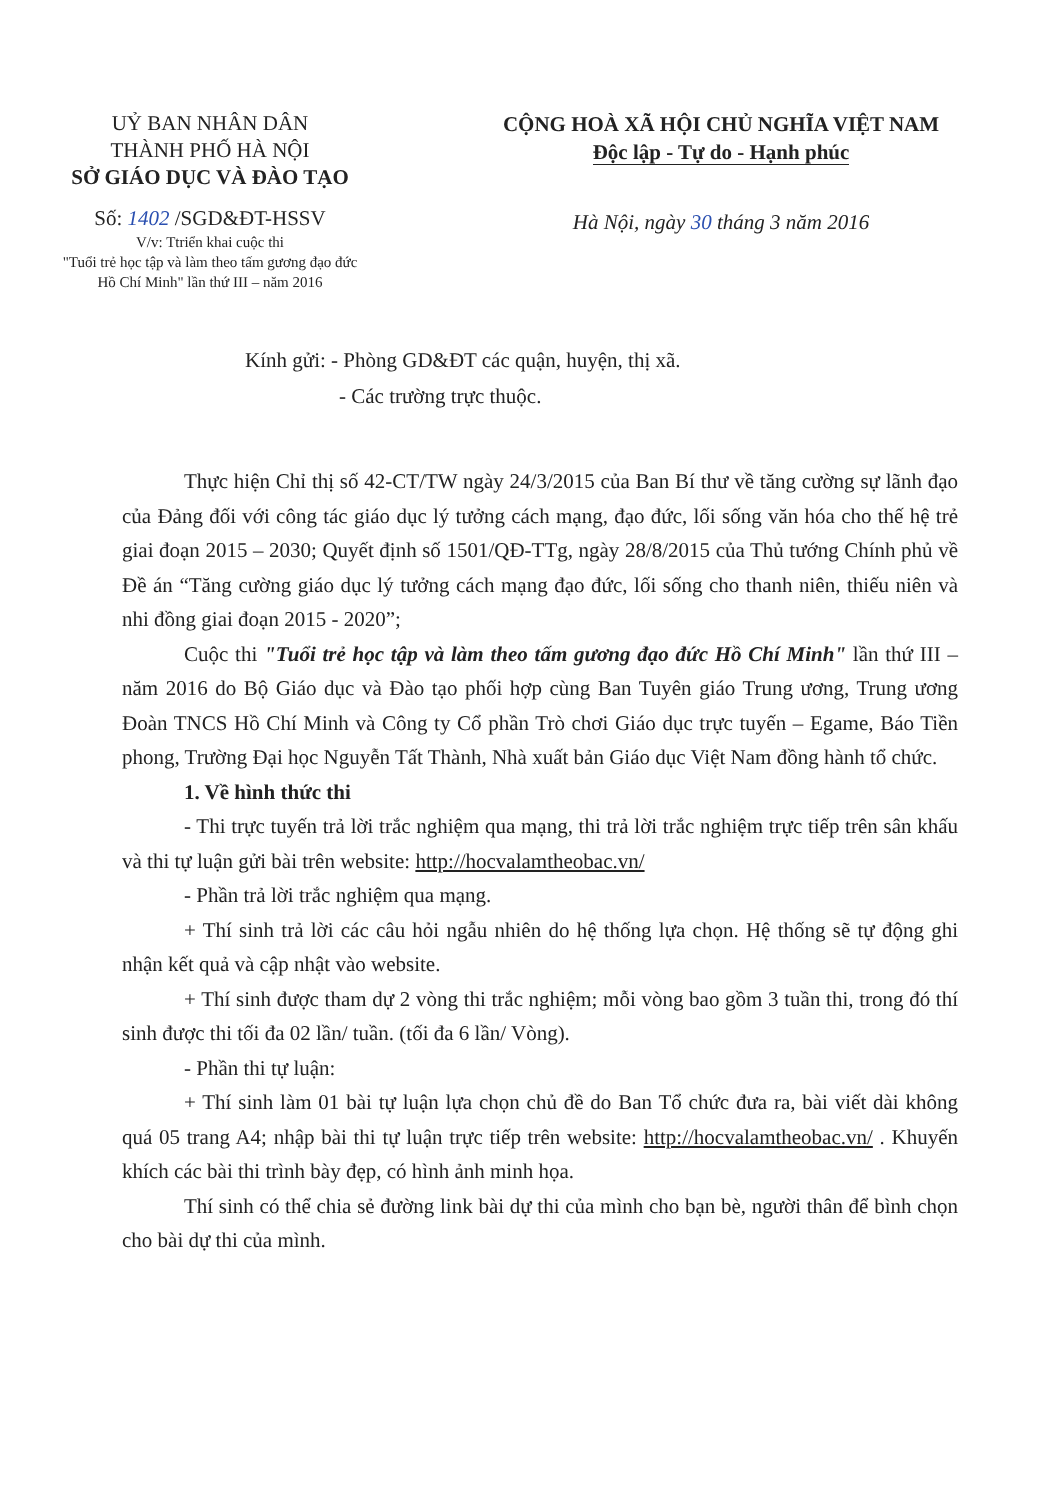UỶ BAN NHÂN DÂN
THÀNH PHỐ HÀ NỘI
SỞ GIÁO DỤC VÀ ĐÀO TẠO
Số: 1402 /SGD&ĐT-HSSV
V/v: Ttriển khai cuộc thi
"Tuổi trẻ học tập và làm theo tấm gương đạo đức
Hồ Chí Minh" lần thứ III – năm 2016
CỘNG HOÀ XÃ HỘI CHỦ NGHĨA VIỆT NAM
Độc lập - Tự do - Hạnh phúc
Hà Nội, ngày 30 tháng 3 năm 2016
Kính gửi: - Phòng GD&ĐT các quận, huyện, thị xã.
- Các trường trực thuộc.
Thực hiện Chỉ thị số 42-CT/TW ngày 24/3/2015 của Ban Bí thư về tăng cường sự lãnh đạo của Đảng đối với công tác giáo dục lý tưởng cách mạng, đạo đức, lối sống văn hóa cho thế hệ trẻ giai đoạn 2015 – 2030; Quyết định số 1501/QĐ-TTg, ngày 28/8/2015 của Thủ tướng Chính phủ về Đề án “Tăng cường giáo dục lý tưởng cách mạng đạo đức, lối sống cho thanh niên, thiếu niên và nhi đồng giai đoạn 2015 - 2020”;
Cuộc thi "Tuổi trẻ học tập và làm theo tấm gương đạo đức Hồ Chí Minh" lần thứ III – năm 2016 do Bộ Giáo dục và Đào tạo phối hợp cùng Ban Tuyên giáo Trung ương, Trung ương Đoàn TNCS Hồ Chí Minh và Công ty Cổ phần Trò chơi Giáo dục trực tuyến – Egame, Báo Tiền phong, Trường Đại học Nguyễn Tất Thành, Nhà xuất bản Giáo dục Việt Nam đồng hành tổ chức.
1. Về hình thức thi
- Thi trực tuyến trả lời trắc nghiệm qua mạng, thi trả lời trắc nghiệm trực tiếp trên sân khấu và thi tự luận gửi bài trên website: http://hocvalamtheobac.vn/
- Phần trả lời trắc nghiệm qua mạng.
+ Thí sinh trả lời các câu hỏi ngẫu nhiên do hệ thống lựa chọn. Hệ thống sẽ tự động ghi nhận kết quả và cập nhật vào website.
+ Thí sinh được tham dự 2 vòng thi trắc nghiệm; mỗi vòng bao gồm 3 tuần thi, trong đó thí sinh được thi tối đa 02 lần/ tuần. (tối đa 6 lần/ Vòng).
- Phần thi tự luận:
+ Thí sinh làm 01 bài tự luận lựa chọn chủ đề do Ban Tổ chức đưa ra, bài viết dài không quá 05 trang A4; nhập bài thi tự luận trực tiếp trên website: http://hocvalamtheobac.vn/ . Khuyến khích các bài thi trình bày đẹp, có hình ảnh minh họa.
Thí sinh có thể chia sẻ đường link bài dự thi của mình cho bạn bè, người thân để bình chọn cho bài dự thi của mình.